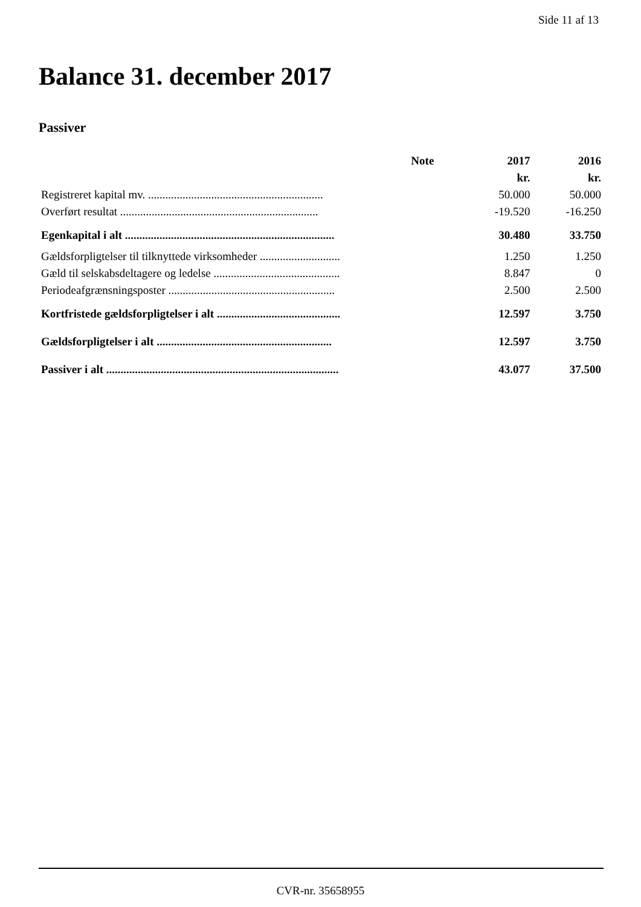Side 11 af 13
Balance 31. december 2017
Passiver
| | Note | 2017 | 2016 |
| --- | --- | --- | --- |
| | | kr. | kr. |
| Registreret kapital mv. ............................................................. | | 50.000 | 50.000 |
| Overført resultat ..................................................................... | | -19.520 | -16.250 |
| Egenkapital i alt ......................................................................... | | 30.480 | 33.750 |
| Gældsforpligtelser til tilknyttede virksomheder ............................ | | 1.250 | 1.250 |
| Gæld til selskabsdeltagere og ledelse ............................................ | | 8.847 | 0 |
| Periodeafgrænsningsposter .......................................................... | | 2.500 | 2.500 |
| Kortfristede gældsforpligtelser i alt ........................................... | | 12.597 | 3.750 |
| Gældsforpligtelser i alt ............................................................. | | 12.597 | 3.750 |
| Passiver i alt ................................................................................. | | 43.077 | 37.500 |
CVR-nr. 35658955